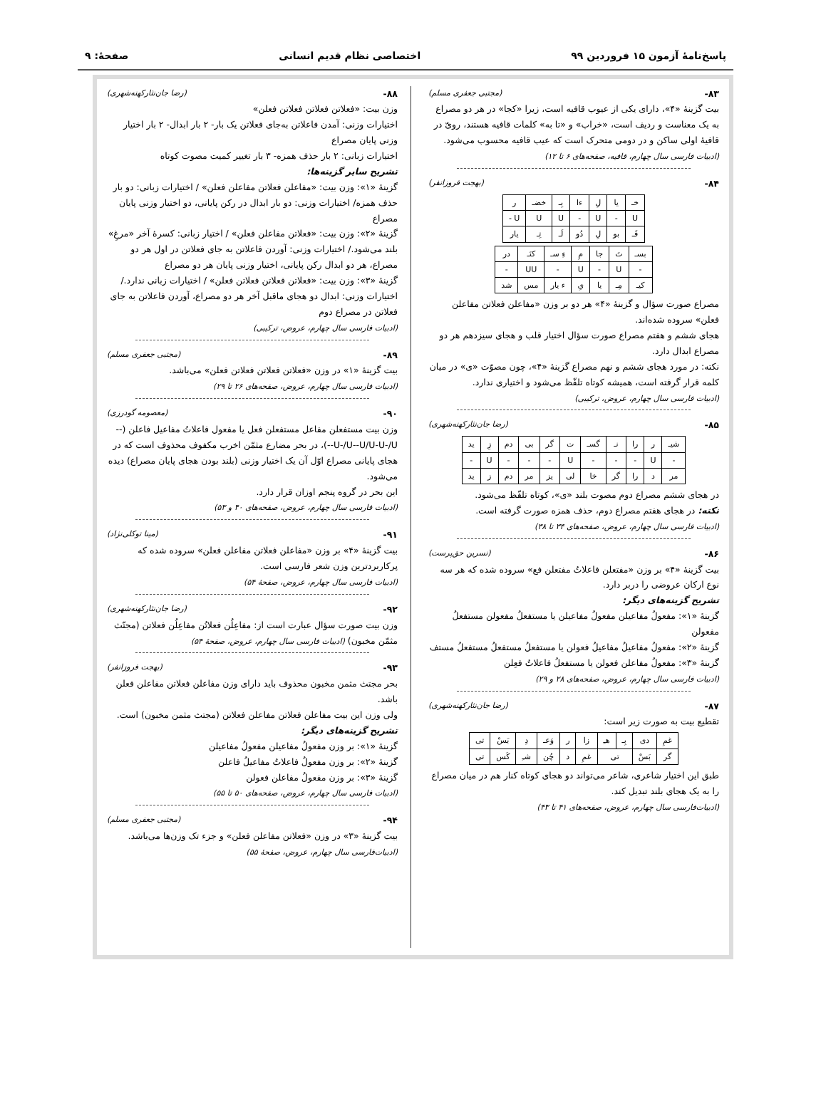پاسخ‌نامۀ آزمون ۱۵ فروردین ۹۹ اختصاصی نظام قدیم انسانی صفحۀ: ۹
۸۳- (مجتبی جعفری مسلم)
بیت گزینۀ «۴»، دارای یکی از عیوب قافیه است، زیرا «کجا» در هر دو مصراع به یک معناست و ردیف است، «خراب» و «تا به» کلمات قافیه هستند، رویّ در قافیۀ اولی ساکن و در دومی متحرک است که عیب قافیه محسوب می‌شود. (ادبیات فارسی سال چهارم، قافیه، صفحه‌های ۶ تا ۱۲)
۸۴- (بهجت فروزانفر)
| خـ | یا | لِ | ءا | بِـ | خضـ | ر |
| U | - | U | - | U | U | U - |
| قَـ | بو | لِ | دُو | لَـ | تِـ | یار |
| بسـ | تَ | جا | مِ | ءِ سـ | کنَـ | در |
| - | U | - | U | - | UU | - |
| کیـ | مِـ | یا | یِ | ء یار | مس | شد |
مصراع صورت سؤال و گزینۀ «۴» هر دو بر وزن «مفاعلن فعلاتن مفاعلن فعلن» سروده شده‌اند.
هجای ششم و هفتم مصراع صورت سؤال اختیار قلب و هجای سیزدهم هر دو مصراع ابدال دارد.
نکته: در مورد هجای ششم و نهم مصراع گزینۀ «۴»، چون مصوّت «ی» در میان کلمه قرار گرفته است، همیشه کوتاه تلفّظ می‌شود و اختیاری ندارد.
(ادبیات فارسی سال چهارم، عروض، ترکیبی)
۸۵- (رضا جان‌نثارکهنه‌شهری)
| شیـ | ر | را | نـ | گسـ | ت | گر | بی | دم | زِ | ید |
| - | U | - | - | - | U | - | - | - | U | - |
| مر | د | را | گر | خا | لی | یز | مر | دم | ز | ید |
در هجای ششم مصراع دوم مصوت بلند «ی»، کوتاه تلفّظ می‌شود.
نکته: در هجای هفتم مصراع دوم، حذف همزه صورت گرفته است.
(ادبیات فارسی سال چهارم، عروض، صفحه‌های ۳۴ تا ۳۸)
۸۶- (نسرین حق‌پرست)
بیت گزینۀ «۴» بر وزن «مفتعلن فاعلاتُ مفتعلن فع» سروده شده که هر سه نوع ارکان عروضی را دربر دارد.
تشریح گزینه‌های دیگر:
گزینۀ «۱»: مفعولُ مفاعیلن مفعولُ مفاعیلن یا مستفعلُ مفعولن مستفعلُ مفعولن
گزینۀ «۲»: مفعولُ مفاعیلُ مفاعیلُ فعولن یا مستفعلُ مستفعلُ مستفعلُ مستف
گزینۀ «۳»: مفعولُ مفاعلن فعولن یا مستفعلُ فاعلاتُ فعِلن
(ادبیات فارسی سال چهارم، عروض، صفحه‌های ۲۸ و ۲۹)
۸۷- (رضا جان‌نثارکهنه‌شهری)
تقطیع بیت به صورت زیر است:
| غمِ | دی | بِـ | هـِ | زا | ر | وَعـ | دِ | بَسْ | تی |
| گر | بَسْ | تی | | غمِ | د | چُن | شـِ | کَس | تی |
طبق این اختیار شاعری، شاعر می‌تواند دو هجای کوتاه کنار هم در میان مصراع را به یک هجای بلند تبدیل کند.
(ادبیات‌فارسی سال چهارم، عروض، صفحه‌های ۴۱ تا ۴۳)
۸۸- (رضا جان‌نثارکهنه‌شهری)
وزن بیت: «فعلاتن فعلاتن فعلاتن فعلن»
اختیارات وزنی: آمدن فاعلاتن به‌جای فعلاتن یک بار- ۲ بار ابدال- ۲ بار اختیار وزنی پایان مصراع
اختیارات زبانی: ۲ بار حذف همزه- ۳ بار تغییر کمیت مصوت کوتاه
تشریح سایر گزینه‌ها:
گزینۀ «۱»: وزن بیت: «مفاعلن فعلاتن مفاعلن فعلن» / اختیارات زبانی: دو بار حذف همزه/ اختیارات وزنی: دو بار ابدال در رکن پایانی، دو اختیار وزنی پایان مصراع
گزینۀ «۲»: وزن بیت: «فعلاتن مفاعلن فعلن» / اختیار زبانی: کسرۀ آخر «مرغِ» بلند می‌شود./ اختیارات وزنی: آوردن فاعلاتن به جای فعلاتن در اول هر دو مصراع، هر دو ابدال رکن پایانی، اختیار وزنی پایان هر دو مصراع
گزینۀ «۳»: وزن بیت: «فعلاتن فعلاتن فعلاتن فعلن» / اختیارات زبانی ندارد./ اختیارات وزنی: ابدال دو هجای ماقبل آخر هر دو مصراع، آوردن فاعلاتن به جای فعلاتن در مصراع دوم
(ادبیات فارسی سال چهارم، عروض، ترکیبی)
۸۹- (مجتبی جعفری مسلم)
بیت گزینۀ «۱» در وزن «فعلاتن فعلاتن فعلاتن فعلن» می‌باشد.
(ادبیات فارسی سال چهارم، عروض، صفحه‌های ۲۶ تا ۲۹)
۹۰- (معصومه گودرزی)
وزن بیت مستفعلن مفاعل مستفعلن فعل یا مفعول فاعلاتُ مفاعیل فاعلن (--U-/U--U/U-U-/U--)، در بحر مضارع مثمّن اخرب مکفوف محذوف است که در هجای پایانی مصراع اوّل آن یک اختیار وزنی (بلند بودن هجای پایان مصراع) دیده می‌شود.
این بحر در گروه پنجم اوزان قرار دارد.
(ادبیات فارسی سال چهارم، عروض، صفحه‌های ۴۰ و ۵۳)
۹۱- (مینا توکلی‌نژاد)
بیت گزینۀ «۴» بر وزن «مفاعلن فعلاتن مفاعلن فعلن» سروده شده که پرکاربردترین وزن شعر فارسی است.
(ادبیات فارسی سال چهارم، عروض، صفحۀ ۵۴)
۹۲- (رضا جان‌نثارکهنه‌شهری)
وزن بیت صورت سؤال عبارت است از: مفاعِلُن فعلاتُن مفاعِلُن فعلاتن (مجتّث مثمّن مخبون) (ادبیات فارسی سال چهارم، عروض، صفحۀ ۵۴)
۹۳- (بهجت فروزانفر)
بحر مجتث مثمن مخبون محذوف باید دارای وزن مفاعلن فعلاتن مفاعلن فعلن باشد.
ولی وزن این بیت مفاعلن فعلاتن مفاعلن فعلاتن (مجتث مثمن مخبون) است.
تشریح گزینه‌های دیگر:
گزینۀ «۱»: بر وزن مفعولُ مفاعیلن مفعولُ مفاعیلن
گزینۀ «۲»: بر وزن مفعولُ فاعلاتُ مفاعیلُ فاعلن
گزینۀ «۳»: بر وزن مفعولُ مفاعلن فعولن
(ادبیات فارسی سال چهارم، عروض، صفحه‌های ۵۰ تا ۵۵)
۹۴- (مجتبی جعفری مسلم)
بیت گزینۀ «۳» در وزن «فعلاتن مفاعلن فعلن» و جزء تک وزن‌ها می‌باشد.
(ادبیات‌فارسی سال چهارم، عروض، صفحۀ ۵۵)